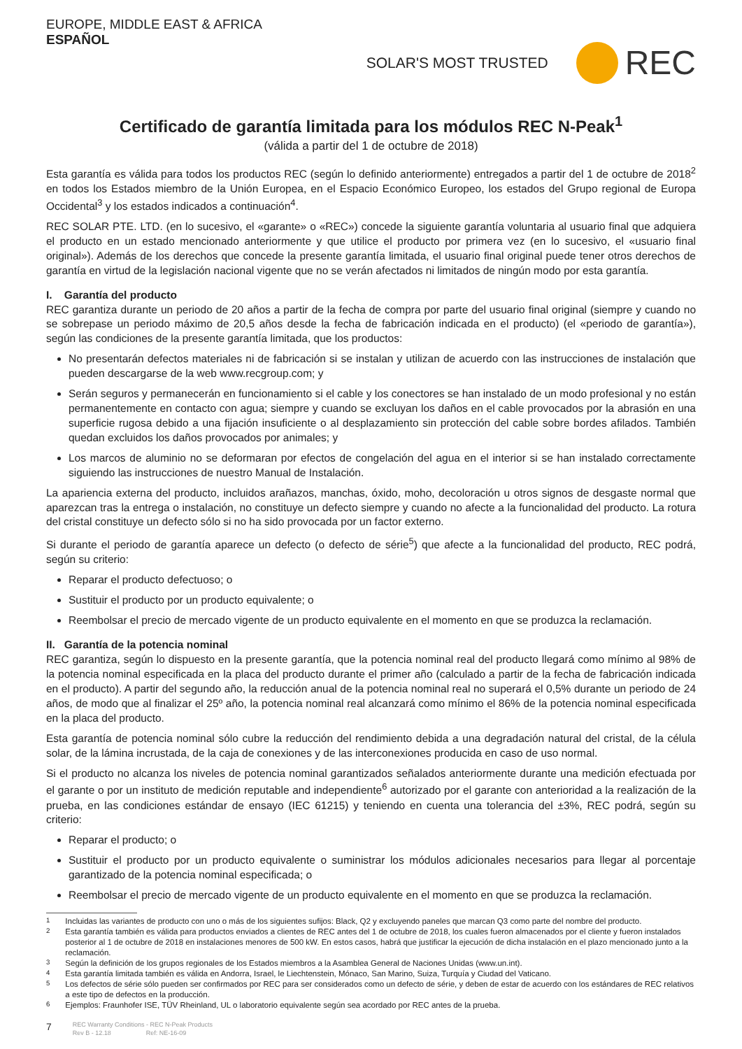EUROPE, MIDDLE EAST & AFRICA
ESPAÑOL
SOLAR'S MOST TRUSTED REC
Certificado de garantía limitada para los módulos REC N-Peak<sup>1</sup>
(válida a partir del 1 de octubre de 2018)
Esta garantía es válida para todos los productos REC (según lo definido anteriormente) entregados a partir del 1 de octubre de 2018<sup>2</sup> en todos los Estados miembro de la Unión Europea, en el Espacio Económico Europeo, los estados del Grupo regional de Europa Occidental<sup>3</sup> y los estados indicados a continuación<sup>4</sup>.
REC SOLAR PTE. LTD. (en lo sucesivo, el «garante» o «REC») concede la siguiente garantía voluntaria al usuario final que adquiera el producto en un estado mencionado anteriormente y que utilice el producto por primera vez (en lo sucesivo, el «usuario final original»). Además de los derechos que concede la presente garantía limitada, el usuario final original puede tener otros derechos de garantía en virtud de la legislación nacional vigente que no se verán afectados ni limitados de ningún modo por esta garantía.
I. Garantía del producto
REC garantiza durante un periodo de 20 años a partir de la fecha de compra por parte del usuario final original (siempre y cuando no se sobrepase un periodo máximo de 20,5 años desde la fecha de fabricación indicada en el producto) (el «periodo de garantía»), según las condiciones de la presente garantía limitada, que los productos:
No presentarán defectos materiales ni de fabricación si se instalan y utilizan de acuerdo con las instrucciones de instalación que pueden descargarse de la web www.recgroup.com; y
Serán seguros y permanecerán en funcionamiento si el cable y los conectores se han instalado de un modo profesional y no están permanentemente en contacto con agua; siempre y cuando se excluyan los daños en el cable provocados por la abrasión en una superficie rugosa debido a una fijación insuficiente o al desplazamiento sin protección del cable sobre bordes afilados. También quedan excluidos los daños provocados por animales; y
Los marcos de aluminio no se deformaran por efectos de congelación del agua en el interior si se han instalado correctamente siguiendo las instrucciones de nuestro Manual de Instalación.
La apariencia externa del producto, incluidos arañazos, manchas, óxido, moho, decoloración u otros signos de desgaste normal que aparezcan tras la entrega o instalación, no constituye un defecto siempre y cuando no afecte a la funcionalidad del producto. La rotura del cristal constituye un defecto sólo si no ha sido provocada por un factor externo.
Si durante el periodo de garantía aparece un defecto (o defecto de série<sup>5</sup>) que afecte a la funcionalidad del producto, REC podrá, según su criterio:
Reparar el producto defectuoso; o
Sustituir el producto por un producto equivalente; o
Reembolsar el precio de mercado vigente de un producto equivalente en el momento en que se produzca la reclamación.
II. Garantía de la potencia nominal
REC garantiza, según lo dispuesto en la presente garantía, que la potencia nominal real del producto llegará como mínimo al 98% de la potencia nominal especificada en la placa del producto durante el primer año (calculado a partir de la fecha de fabricación indicada en el producto). A partir del segundo año, la reducción anual de la potencia nominal real no superará el 0,5% durante un periodo de 24 años, de modo que al finalizar el 25º año, la potencia nominal real alcanzará como mínimo el 86% de la potencia nominal especificada en la placa del producto.
Esta garantía de potencia nominal sólo cubre la reducción del rendimiento debida a una degradación natural del cristal, de la célula solar, de la lámina incrustada, de la caja de conexiones y de las interconexiones producida en caso de uso normal.
Si el producto no alcanza los niveles de potencia nominal garantizados señalados anteriormente durante una medición efectuada por el garante o por un instituto de medición reputable and independiente<sup>6</sup> autorizado por el garante con anterioridad a la realización de la prueba, en las condiciones estándar de ensayo (IEC 61215) y teniendo en cuenta una tolerancia del ±3%, REC podrá, según su criterio:
Reparar el producto; o
Sustituir el producto por un producto equivalente o suministrar los módulos adicionales necesarios para llegar al porcentaje garantizado de la potencia nominal especificada; o
Reembolsar el precio de mercado vigente de un producto equivalente en el momento en que se produzca la reclamación.
<sup>1</sup> Incluidas las variantes de producto con uno o más de los siguientes sufijos: Black, Q2 y excluyendo paneles que marcan Q3 como parte del nombre del producto.
<sup>2</sup> Esta garantía también es válida para productos enviados a clientes de REC antes del 1 de octubre de 2018, los cuales fueron almacenados por el cliente y fueron instalados posterior al 1 de octubre de 2018 en instalaciones menores de 500 kW. En estos casos, habrá que justificar la ejecución de dicha instalación en el plazo mencionado junto a la reclamación.
<sup>3</sup> Según la definición de los grupos regionales de los Estados miembros a la Asamblea General de Naciones Unidas (www.un.int).
<sup>4</sup> Esta garantía limitada también es válida en Andorra, Israel, le Liechtenstein, Mónaco, San Marino, Suiza, Turquía y Ciudad del Vaticano.
<sup>5</sup> Los defectos de série sólo pueden ser confirmados por REC para ser considerados como un defecto de série, y deben de estar de acuerdo con los estándares de REC relativos a este tipo de defectos en la producción.
<sup>6</sup> Ejemplos: Fraunhofer ISE, TÜV Rheinland, UL o laboratorio equivalente según sea acordado por REC antes de la prueba.
7 REC Warranty Conditions - REC N-Peak Products
Rev B - 12.18 Ref: NE-16-09